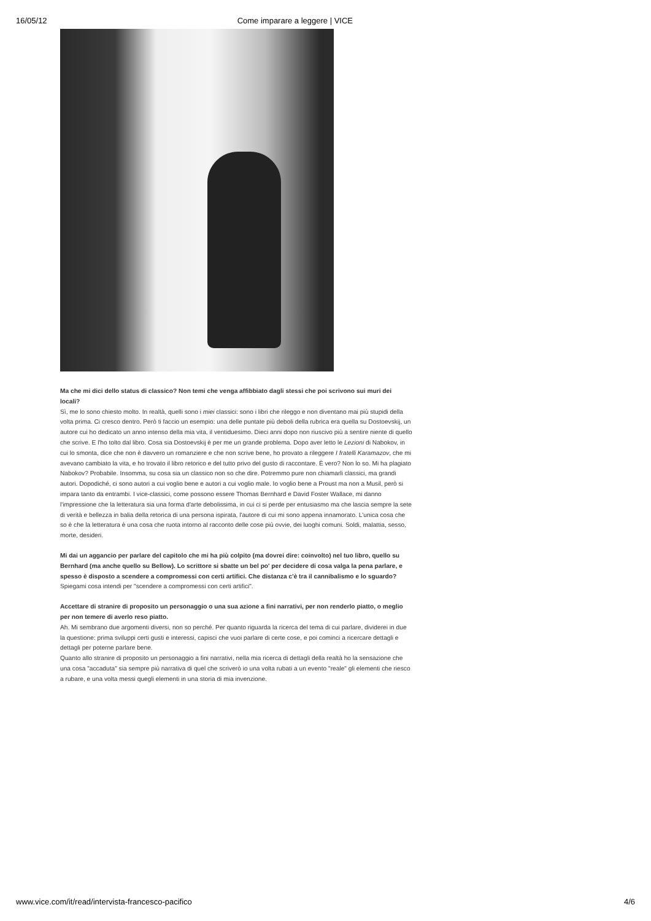16/05/12 Come imparare a leggere | VICE
Ma che mi dici dello status di classico? Non temi che venga affibbiato dagli stessi che poi scrivono sui muri dei locali?
Sì, me lo sono chiesto molto. In realtà, quelli sono i miei classici: sono i libri che rileggo e non diventano mai più stupidi della volta prima. Ci cresco dentro. Però ti faccio un esempio: una delle puntate più deboli della rubrica era quella su Dostoevskij, un autore cui ho dedicato un anno intenso della mia vita, il ventiduesimo. Dieci anni dopo non riuscivo più a sentire niente di quello che scrive. E l'ho tolto dal libro. Cosa sia Dostoevskij è per me un grande problema. Dopo aver letto le Lezioni di Nabokov, in cui lo smonta, dice che non è davvero un romanziere e che non scrive bene, ho provato a rileggere I fratelli Karamazov, che mi avevano cambiato la vita, e ho trovato il libro retorico e del tutto privo del gusto di raccontare. È vero? Non lo so. Mi ha plagiato Nabokov? Probabile. Insomma, su cosa sia un classico non so che dire. Potremmo pure non chiamarli classici, ma grandi autori. Dopodiché, ci sono autori a cui voglio bene e autori a cui voglio male. Io voglio bene a Proust ma non a Musil, però si impara tanto da entrambi. I vice-classici, come possono essere Thomas Bernhard e David Foster Wallace, mi danno l'impressione che la letteratura sia una forma d'arte debolissima, in cui ci si perde per entusiasmo ma che lascia sempre la sete di verità e bellezza in balia della retorica di una persona ispirata, l'autore di cui mi sono appena innamorato. L'unica cosa che so è che la letteratura è una cosa che ruota intorno al racconto delle cose più ovvie, dei luoghi comuni. Soldi, malattia, sesso, morte, desideri.
Mi dai un aggancio per parlare del capitolo che mi ha più colpito (ma dovrei dire: coinvolto) nel tuo libro, quello su Bernhard (ma anche quello su Bellow). Lo scrittore si sbatte un bel po' per decidere di cosa valga la pena parlare, e spesso è disposto a scendere a compromessi con certi artifici. Che distanza c'è tra il cannibalismo e lo sguardo?
Spiegami cosa intendi per "scendere a compromessi con certi artifici".
Accettare di stranire di proposito un personaggio o una sua azione a fini narrativi, per non renderlo piatto, o meglio per non temere di averlo reso piatto.
Ah. Mi sembrano due argomenti diversi, non so perché. Per quanto riguarda la ricerca del tema di cui parlare, dividerei in due la questione: prima sviluppi certi gusti e interessi, capisci che vuoi parlare di certe cose, e poi cominci a ricercare dettagli e dettagli per poterne parlare bene.
Quanto allo stranire di proposito un personaggio a fini narrativi, nella mia ricerca di dettagli della realtà ho la sensazione che una cosa "accaduta" sia sempre più narrativa di quel che scriverò io una volta rubati a un evento "reale" gli elementi che riesco a rubare, e una volta messi quegli elementi in una storia di mia invenzione.
www.vice.com/it/read/intervista-francesco-pacifico 4/6